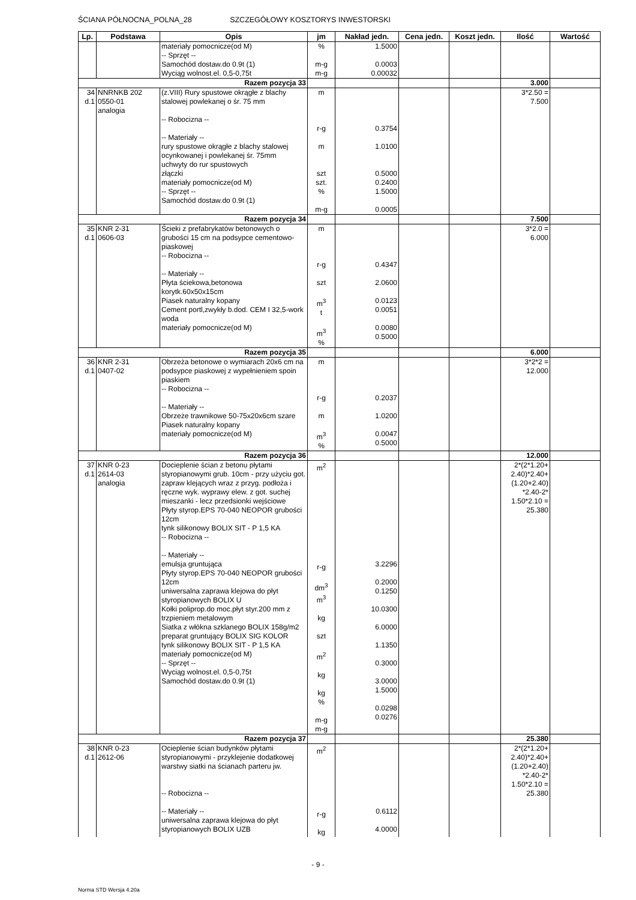ŚCIANA PÓŁNOCNA_POLNA_28 SZCZEGÓŁOWY KOSZTORYS INWESTORSKI
| Lp. | Podstawa | Opis | jm | Nakład jedn. | Cena jedn. | Koszt jedn. | Ilość | Wartość |
| --- | --- | --- | --- | --- | --- | --- | --- | --- |
| | | materiały pomocnicze(od M) -- Sprzęt -- Samochód dostaw.do 0.9t (1) Wyciąg wolnost.el. 0,5-0,75t | % m-g m-g | 1.5000 0.0003 0.00032 | | | | |
| Razem pozycja 33 | | | | | | | 3.000 | |
| 34 d.1 | NNRNKB 202 0550-01 analogia | (z.VIII) Rury spustowe okrągłe z blachy stalowej powlekanej o śr. 75 mm -- Robocizna -- -- Materiały -- rury spustowe okrągłe z blachy stalowej ocynkowanej i powlekanej śr. 75mm uchwyty do rur spustowych złączki materiały pomocnicze(od M) -- Sprzęt -- Samochód dostaw.do 0.9t (1) | m r-g m szt szt. % m-g | 0.3754 1.0100 0.5000 0.2400 1.5000 0.0005 | | | 3*2.50 = 7.500 | |
| Razem pozycja 34 | | | | | | | 7.500 | |
| 35 d.1 | KNR 2-31 0606-03 | Ścieki z prefabrykatów betonowych o grubości 15 cm na podsypce cementowo-piaskowej -- Robocizna -- -- Materiały -- Płyta ściekowa,betonowa korytk.60x50x15cm Piasek naturalny kopany Cement portl,zwykły b.dod. CEM I 32,5-work woda materiały pomocnicze(od M) | m r-g szt m<sup>3</sup> t m<sup>3</sup> % | 0.4347 2.0600 0.0123 0.0051 0.0080 0.5000 | | | 3*2.0 = 6.000 | |
| Razem pozycja 35 | | | | | | | 6.000 | |
| 36 d.1 | KNR 2-31 0407-02 | Obrzeża betonowe o wymiarach 20x6 cm na podsypce piaskowej z wypełnieniem spoin piaskiem -- Robocizna -- -- Materiały -- Obrzeże trawnikowe 50-75x20x6cm szare Piasek naturalny kopany materiały pomocnicze(od M) | m r-g m m<sup>3</sup> % | 0.2037 1.0200 0.0047 0.5000 | | | 3*2*2 = 12.000 | |
| Razem pozycja 36 | | | | | | | 12.000 | |
| 37 d.1 | KNR 0-23 2614-03 analogia | Docieplenie ścian z betonu płytami styropianowymi grub. 10cm - przy użyciu got. zapraw klejących wraz z przyg. podłoża i ręczne wyk. wyprawy elew. z got. suchej mieszanki - lecz przedsionki wejściowe Płyty styrop.EPS 70-040 NEOPOR grubości 12cm tynk silikonowy BOLIX SIT - P 1,5 KA -- Robocizna -- -- Materiały -- emulsja gruntująca Płyty styrop.EPS 70-040 NEOPOR grubości 12cm uniwersalna zaprawa klejowa do płyt styropianowych BOLIX U Kołki poliprop.do moc.płyt styr.200 mm z trzpieniem metalowym Siatka z włókna szklanego BOLIX 158g/m2 preparat gruntujący BOLIX SIG KOLOR tynk silikonowy BOLIX SIT - P 1,5 KA materiały pomocnicze(od M) -- Sprzęt -- Wyciąg wolnost.el. 0,5-0,75t Samochód dostaw.do 0.9t (1) | m<sup>2</sup> r-g dm<sup>3</sup> m<sup>3</sup> kg szt m<sup>2</sup> kg kg % m-g m-g | 3.2296 0.2000 0.1250 10.0300 6.0000 1.1350 0.3000 3.0000 1.5000 0.0298 0.0276 | | | 2*(2*1.20+ 2.40)*2.40+ (1.20+2.40) *2.40-2* 1.50*2.10 = 25.380 | |
| Razem pozycja 37 | | | | | | | 25.380 | |
| 38 d.1 | KNR 0-23 2612-06 | Ocieplenie ścian budynków płytami styropianowymi - przyklejenie dodatkowej warstwy siatki na ścianach parteru jw. -- Robocizna -- -- Materiały -- uniwersalna zaprawa klejowa do płyt styropianowych BOLIX UZB | m<sup>2</sup> r-g kg | 0.6112 4.0000 | | | 2*(2*1.20+ 2.40)*2.40+ (1.20+2.40) *2.40-2* 1.50*2.10 = 25.380 | |
- 9 -
Norma STD Wersja 4.20a